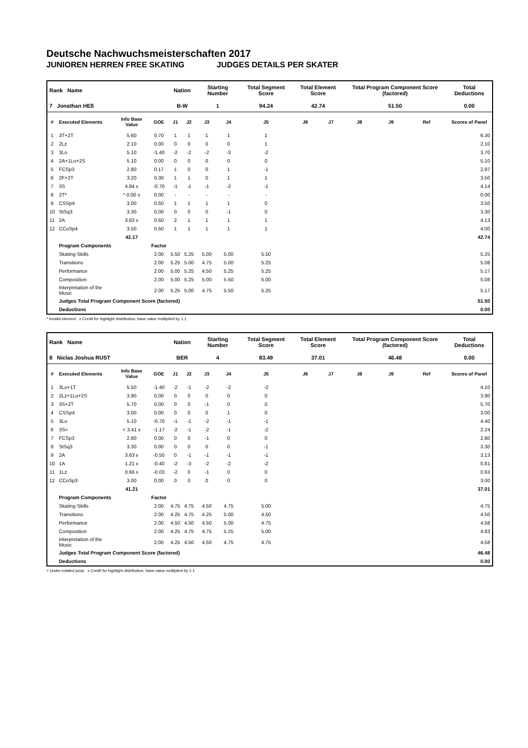Deutsche Nachwuchsmeisterschaften 2017
JUNIOREN HERREN FREE SKATING JUDGES DETAILS PER SKATER
| Rank Name | | | | Nation | | Starting Number | | Total Segment Score | Total Element Score | | Total Program Component Score (factored) | | | Total Deductions |
| --- | --- | --- | --- | --- | --- | --- | --- | --- | --- | --- | --- | --- | --- | --- |
| 7 Jonathan HEß | | | | B-W | | 1 | | 94.24 | 42.74 | | 51.50 | | | 0.00 |
| # | Executed Elements | Info Base Value | GOE | J1 | J2 | J3 | J4 | J5 | J6 | J7 | J8 | J9 | Ref | Scores of Panel |
| 1 | 3T+2T | 5.60 | 0.70 | 1 | 1 | 1 | 1 | 1 | | | | | | 6.30 |
| 2 | 2Lz | 2.10 | 0.00 | 0 | 0 | 0 | 0 | 1 | | | | | | 2.10 |
| 3 | 3Lo | 5.10 | -1.40 | -2 | -2 | -2 | -3 | -2 | | | | | | 3.70 |
| 4 | 2A+1Lo+2S | 5.10 | 0.00 | 0 | 0 | 0 | 0 | 0 | | | | | | 5.10 |
| 5 | FCSp3 | 2.80 | 0.17 | 1 | 0 | 0 | 1 | -1 | | | | | | 2.97 |
| 6 | 2F+2T | 3.20 | 0.30 | 1 | 1 | 0 | 1 | 1 | | | | | | 3.50 |
| 7 | 3S | 4.84 x | -0.70 | -1 | -1 | -1 | -2 | -1 | | | | | | 4.14 |
| 8 | 2T* | * 0.00 x | 0.00 | - | - | - | - | - | | | | | | 0.00 |
| 9 | CSSp4 | 3.00 | 0.50 | 1 | 1 | 1 | 1 | 0 | | | | | | 3.50 |
| 10 | StSq3 | 3.30 | 0.00 | 0 | 0 | 0 | -1 | 0 | | | | | | 3.30 |
| 11 | 2A | 3.63 x | 0.50 | 2 | 1 | 1 | 1 | 1 | | | | | | 4.13 |
| 12 | CCoSp4 | 3.50 | 0.50 | 1 | 1 | 1 | 1 | 1 | | | | | | 4.00 |
| | | 42.17 | | | | | | | | | | | | 42.74 |
| | Program Components | | Factor | | | | | | | | | | | |
| | Skating Skills | | 2.00 | 5.50 | 5.25 | 5.00 | 5.00 | 5.50 | | | | | | 5.25 |
| | Transitions | | 2.00 | 5.25 | 5.00 | 4.75 | 5.00 | 5.25 | | | | | | 5.08 |
| | Performance | | 2.00 | 5.00 | 5.25 | 4.50 | 5.25 | 5.25 | | | | | | 5.17 |
| | Composition | | 2.00 | 5.00 | 5.25 | 5.00 | 5.50 | 5.00 | | | | | | 5.08 |
| | Interpretation of the Music | | 2.00 | 5.25 | 5.00 | 4.75 | 5.50 | 5.25 | | | | | | 5.17 |
| | Judges Total Program Component Score (factored) | | | | | | | | | | | | | 51.50 |
| | Deductions | | | | | | | | | | | | | 0.00 |
* Invalid element x Credit for highlight distribution, base value multiplied by 1.1
| Rank Name | | | | Nation | | Starting Number | | Total Segment Score | Total Element Score | | Total Program Component Score (factored) | | | Total Deductions |
| --- | --- | --- | --- | --- | --- | --- | --- | --- | --- | --- | --- | --- | --- | --- |
| 8 Niclas Joshua RUST | | | | BER | | 4 | | 83.49 | 37.01 | | 46.48 | | | 0.00 |
| # | Executed Elements | Info Base Value | GOE | J1 | J2 | J3 | J4 | J5 | J6 | J7 | J8 | J9 | Ref | Scores of Panel |
| 1 | 3Lo+1T | 5.50 | -1.40 | -2 | -1 | -2 | -2 | -2 | | | | | | 4.10 |
| 2 | 2Lz+1Lo+2S | 3.90 | 0.00 | 0 | 0 | 0 | 0 | 0 | | | | | | 3.90 |
| 3 | 3S+2T | 5.70 | 0.00 | 0 | 0 | -1 | 0 | 0 | | | | | | 5.70 |
| 4 | CSSp4 | 3.00 | 0.00 | 0 | 0 | 0 | 1 | 0 | | | | | | 3.00 |
| 5 | 3Lo | 5.10 | -0.70 | -1 | -1 | -2 | -1 | -1 | | | | | | 4.40 |
| 6 | 3S< | < 3.41 x | -1.17 | -2 | -1 | -2 | -1 | -2 | | | | | | 2.24 |
| 7 | FCSp3 | 2.80 | 0.00 | 0 | 0 | -1 | 0 | 0 | | | | | | 2.80 |
| 8 | StSq3 | 3.30 | 0.00 | 0 | 0 | 0 | 0 | -1 | | | | | | 3.30 |
| 9 | 2A | 3.63 x | -0.50 | 0 | -1 | -1 | -1 | -1 | | | | | | 3.13 |
| 10 | 1A | 1.21 x | -0.40 | -2 | -3 | -2 | -2 | -2 | | | | | | 0.81 |
| 11 | 1Lz | 0.66 x | -0.03 | -2 | 0 | -1 | 0 | 0 | | | | | | 0.63 |
| 12 | CCoSp3 | 3.00 | 0.00 | 0 | 0 | 0 | 0 | 0 | | | | | | 3.00 |
| | | 41.21 | | | | | | | | | | | | 37.01 |
| | Program Components | | Factor | | | | | | | | | | | |
| | Skating Skills | | 2.00 | 4.75 | 4.75 | 4.50 | 4.75 | 5.00 | | | | | | 4.75 |
| | Transitions | | 2.00 | 4.25 | 4.75 | 4.25 | 5.00 | 4.50 | | | | | | 4.50 |
| | Performance | | 2.00 | 4.50 | 4.50 | 4.50 | 5.00 | 4.75 | | | | | | 4.58 |
| | Composition | | 2.00 | 4.25 | 4.75 | 4.75 | 5.25 | 5.00 | | | | | | 4.83 |
| | Interpretation of the Music | | 2.00 | 4.25 | 4.50 | 4.50 | 4.75 | 4.75 | | | | | | 4.58 |
| | Judges Total Program Component Score (factored) | | | | | | | | | | | | | 46.48 |
| | Deductions | | | | | | | | | | | | | 0.00 |
< Under-rotated jump x Credit for highlight distribution, base value multiplied by 1.1